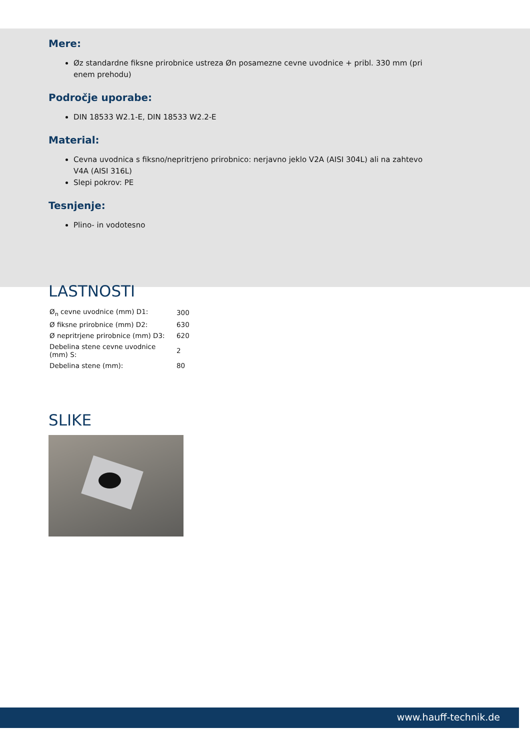Mere:
Øz standardne fiksne prirobnice ustreza Øn posamezne cevne uvodnice + pribl. 330 mm (pri enem prehodu)
Področje uporabe:
DIN 18533 W2.1-E, DIN 18533 W2.2-E
Material:
Cevna uvodnica s fiksno/nepritrjeno prirobnico: nerjavno jeklo V2A (AISI 304L) ali na zahtevo V4A (AISI 316L)
Slepi pokrov: PE
Tesnjenje:
Plino- in vodotesno
LASTNOSTI
| Ø<sub>n</sub> cevne uvodnice (mm) D1: | 300 |
| Ø fiksne prirobnice (mm) D2: | 630 |
| Ø nepritrjene prirobnice (mm) D3: | 620 |
| Debelina stene cevne uvodnice (mm) S: | 2 |
| Debelina stene (mm): | 80 |
SLIKE
www.hauff-technik.de